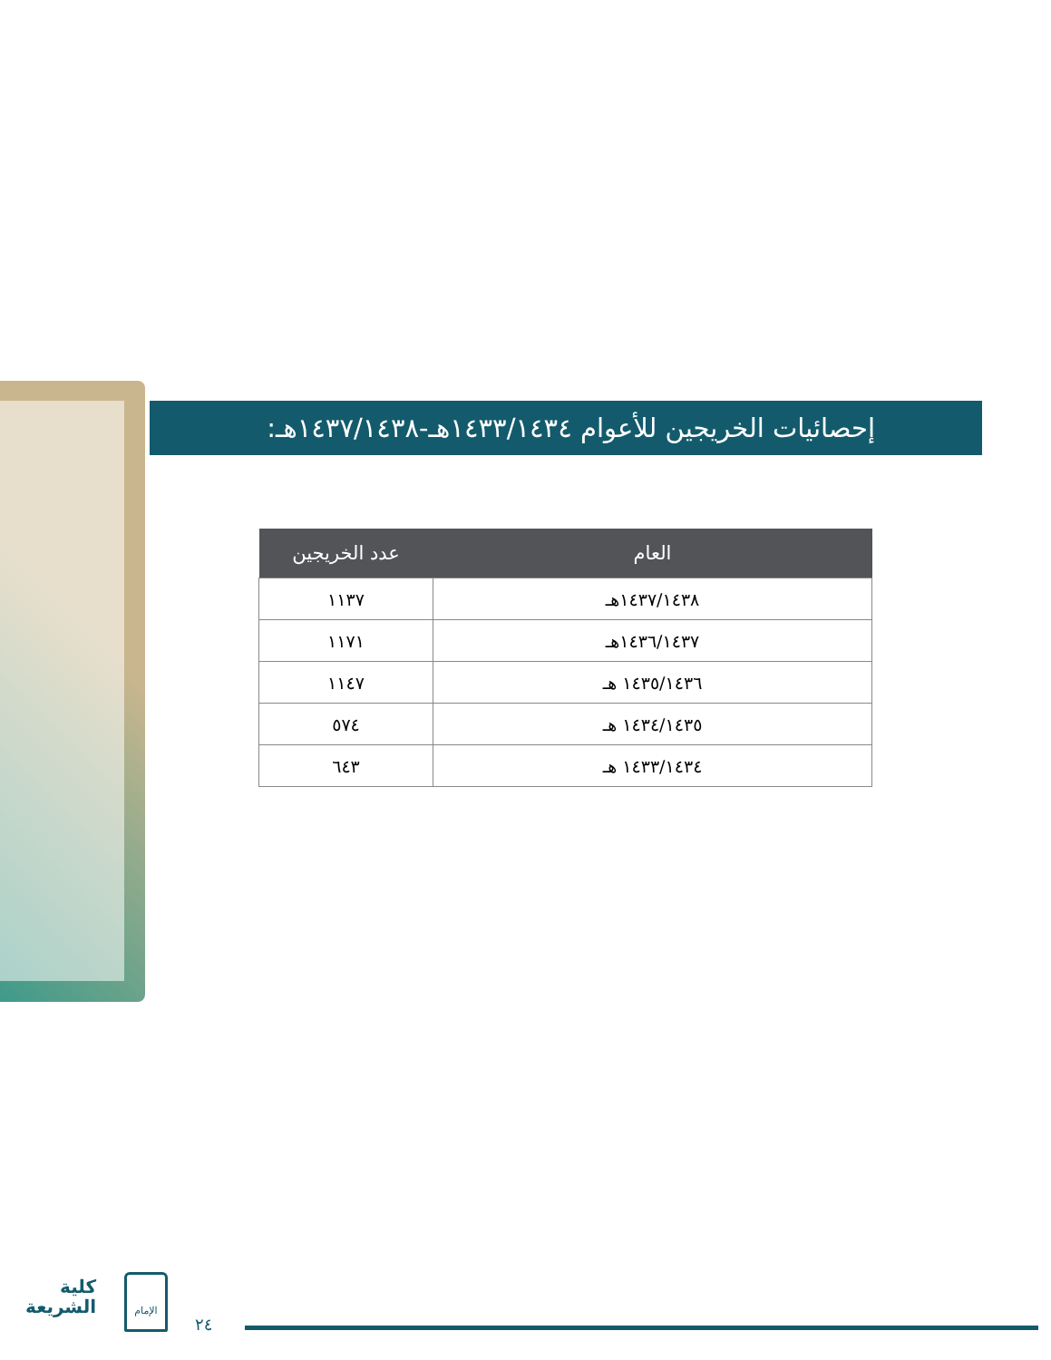إحصائيات الخريجين للأعوام ١٤٣٣/١٤٣٤هـ-١٤٣٧/١٤٣٨هـ:
| العام | عدد الخريجين |
| --- | --- |
| ١٤٣٧/١٤٣٨هـ | ١١٣٧ |
| ١٤٣٦/١٤٣٧هـ | ١١٧١ |
| ١٤٣٥/١٤٣٦ هـ | ١١٤٧ |
| ١٤٣٤/١٤٣٥ هـ | ٥٧٤ |
| ١٤٣٣/١٤٣٤ هـ | ٦٤٣ |
كلية
الشريعة
الإمام
٢٤